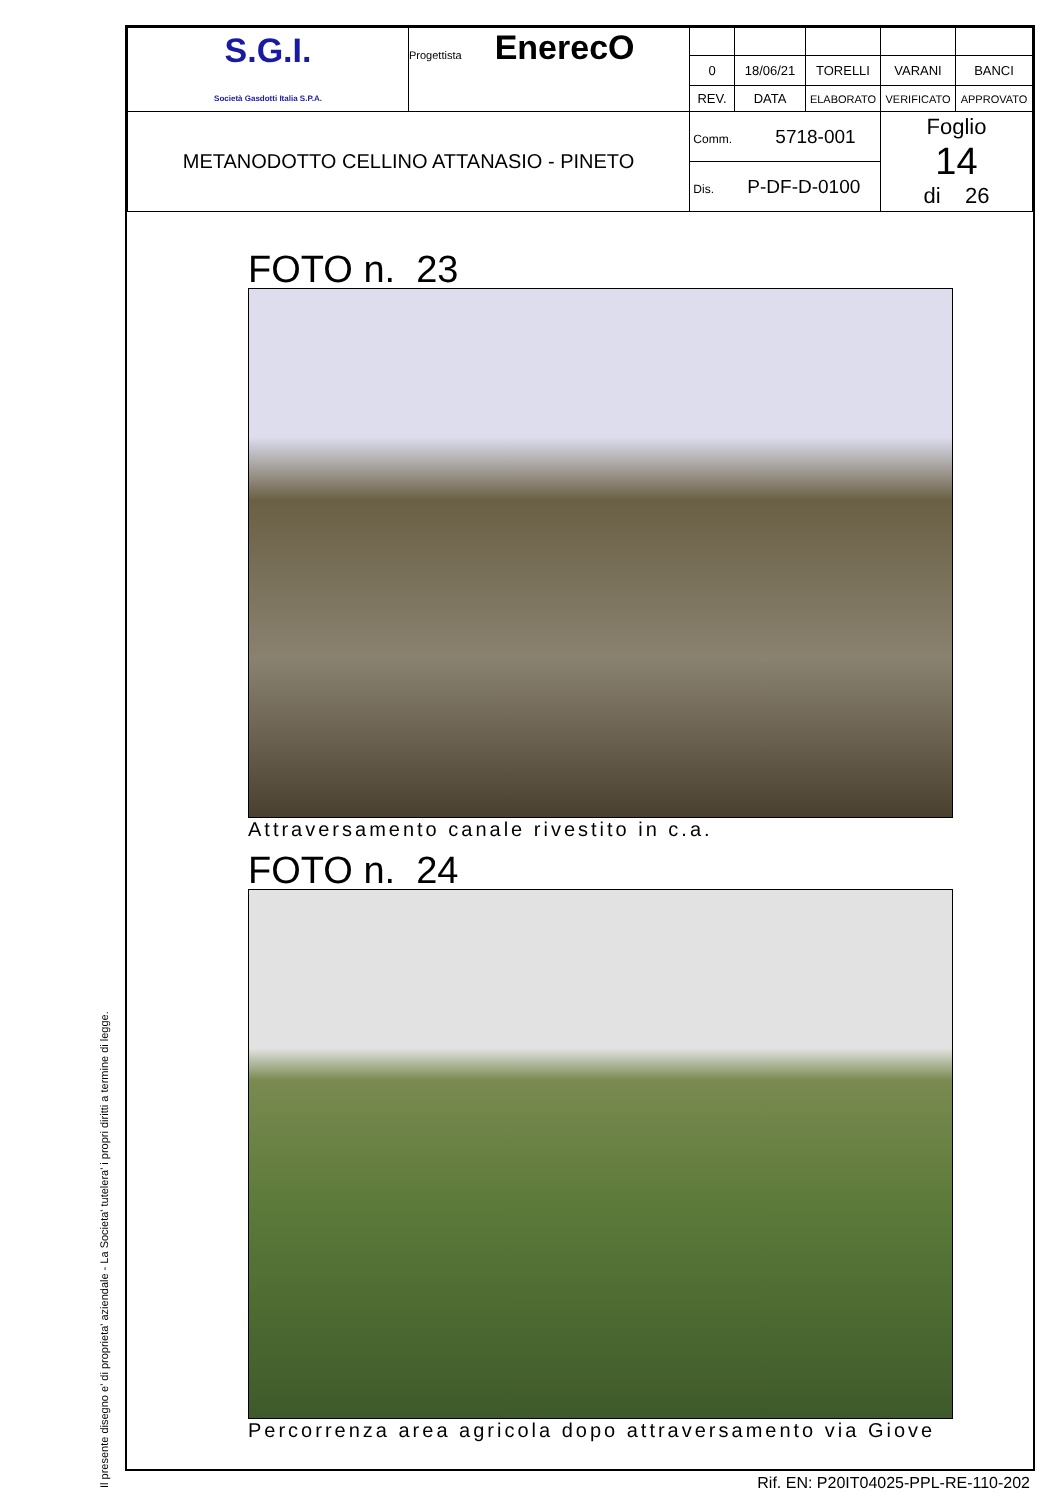Il presente disegno e' di proprieta' aziendale - La Societa' tutelera' i propri diritti a termine di legge.
| S.G.I. Società Gasdotti Italia S.P.A. | Progettista EnerecO | | | | | |
| | | 0 | 18/06/21 | TORELLI | VARANI | BANCI |
| | | REV. | DATA | ELABORATO | VERIFICATO | APPROVATO |
| METANODOTTO CELLINO ATTANASIO - PINETO | | Comm. 5718-001 | | | Foglio 14 di 26 | |
| | | Dis. P-DF-D-0100 | | | | |
FOTO n. 23
Attraversamento canale rivestito in c.a.
FOTO n. 24
Percorrenza area agricola dopo attraversamento via Giove
Rif. EN: P20IT04025-PPL-RE-110-202